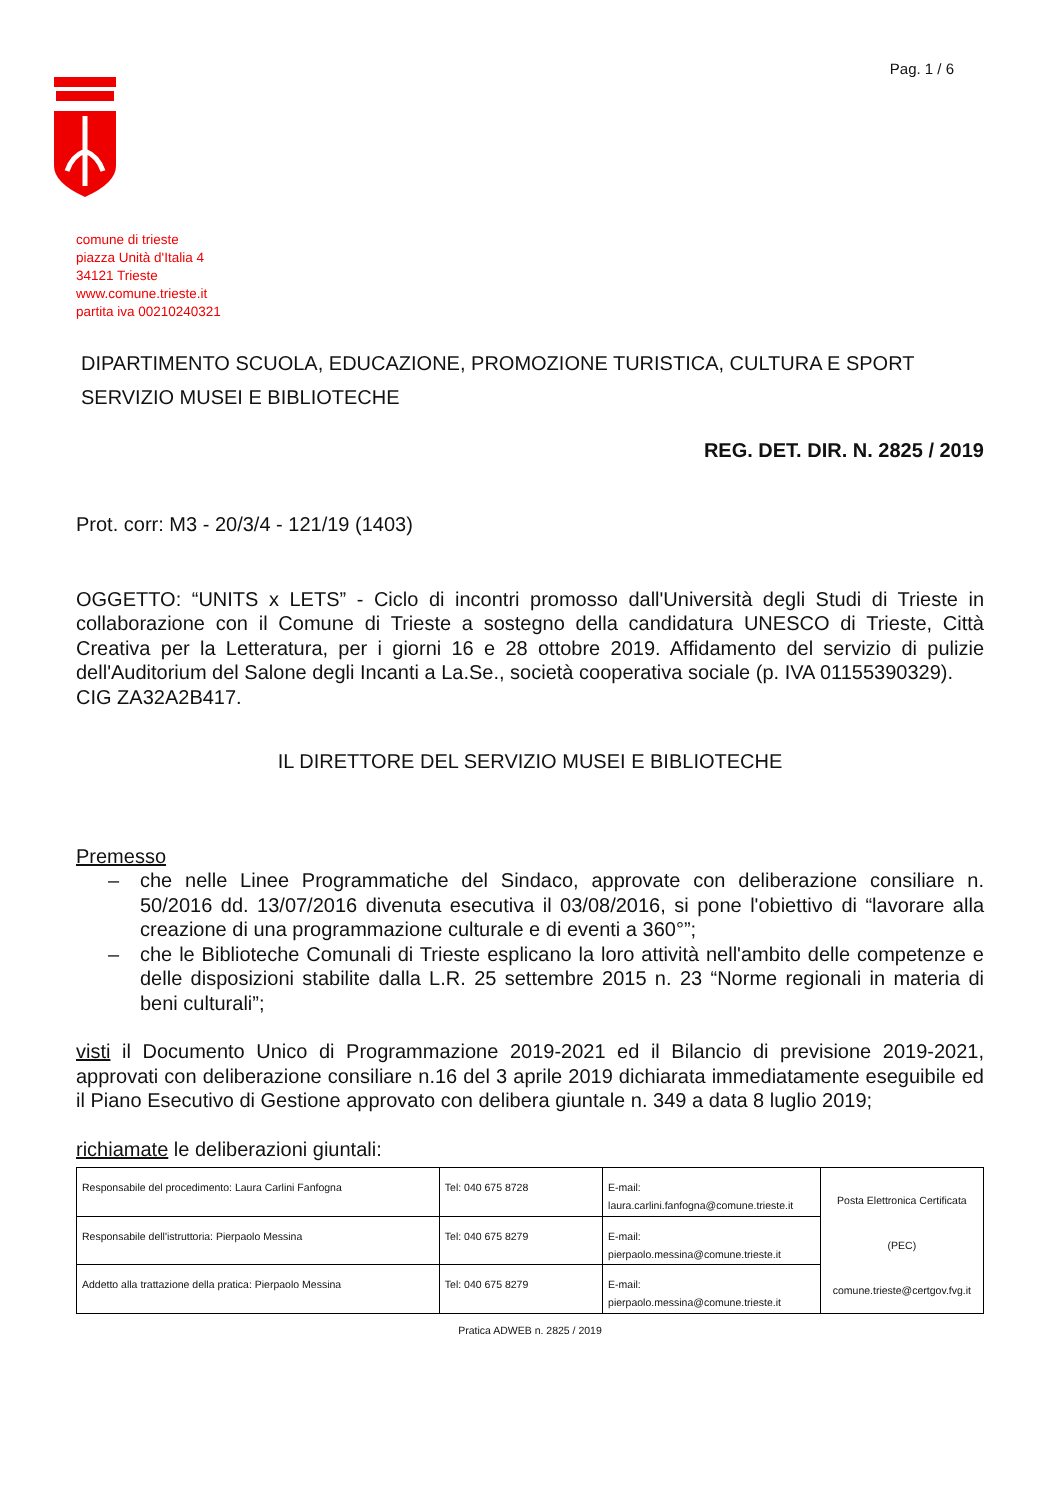Pag. 1 / 6
comune di trieste
piazza Unità d'Italia 4
34121 Trieste
www.comune.trieste.it
partita iva 00210240321
DIPARTIMENTO SCUOLA, EDUCAZIONE, PROMOZIONE TURISTICA, CULTURA E SPORT
SERVIZIO MUSEI E BIBLIOTECHE
REG. DET. DIR. N. 2825 / 2019
Prot. corr: M3 - 20/3/4 - 121/19 (1403)
OGGETTO: “UNITS x LETS” - Ciclo di incontri promosso dall'Università degli Studi di Trieste in collaborazione con il Comune di Trieste a sostegno della candidatura UNESCO di Trieste, Città Creativa per la Letteratura, per i giorni 16 e 28 ottobre 2019. Affidamento del servizio di pulizie dell'Auditorium del Salone degli Incanti a La.Se., società cooperativa sociale (p. IVA 01155390329).
CIG ZA32A2B417.
IL DIRETTORE DEL SERVIZIO MUSEI E BIBLIOTECHE
Premesso
– che nelle Linee Programmatiche del Sindaco, approvate con deliberazione consiliare n. 50/2016 dd. 13/07/2016 divenuta esecutiva il 03/08/2016, si pone l'obiettivo di “lavorare alla creazione di una programmazione culturale e di eventi a 360°”;
– che le Biblioteche Comunali di Trieste esplicano la loro attività nell'ambito delle competenze e delle disposizioni stabilite dalla L.R. 25 settembre 2015 n. 23 “Norme regionali in materia di beni culturali”;
visti il Documento Unico di Programmazione 2019-2021 ed il Bilancio di previsione 2019-2021, approvati con deliberazione consiliare n.16 del 3 aprile 2019 dichiarata immediatamente eseguibile ed il Piano Esecutivo di Gestione approvato con delibera giuntale n. 349 a data 8 luglio 2019;
richiamate le deliberazioni giuntali:
| Responsabile del procedimento: Laura Carlini Fanfogna | Tel: 040 675 8728 | E-mail: laura.carlini.fanfogna@comune.trieste.it | Posta Elettronica Certificata (PEC) comune.trieste@certgov.fvg.it |
| Responsabile dell'istruttoria: Pierpaolo Messina | Tel: 040 675 8279 | E-mail: pierpaolo.messina@comune.trieste.it | |
| Addetto alla trattazione della pratica: Pierpaolo Messina | Tel: 040 675 8279 | E-mail: pierpaolo.messina@comune.trieste.it | |
Pratica ADWEB n. 2825 / 2019